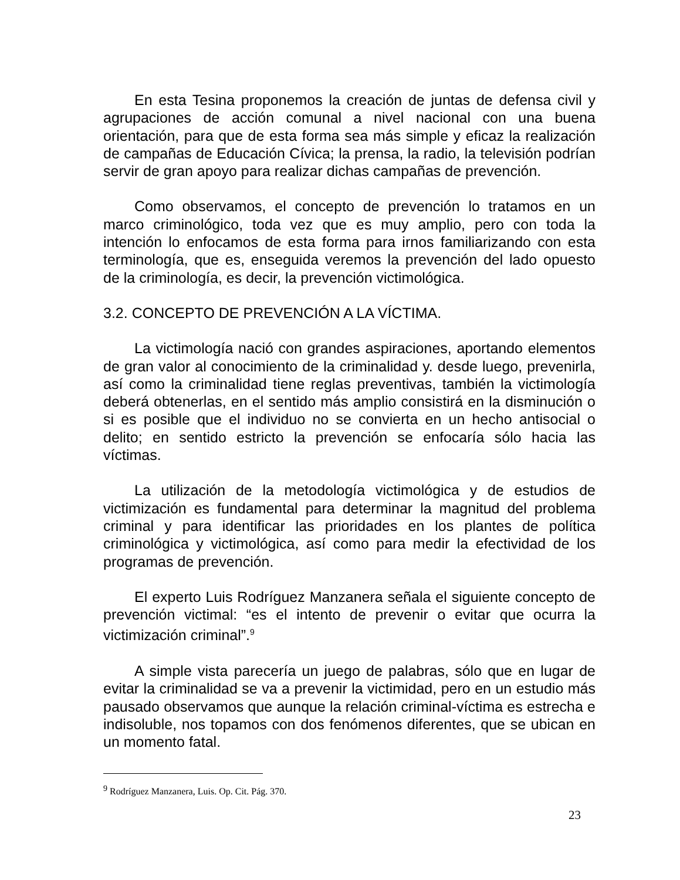En esta Tesina proponemos la creación de juntas de defensa civil y agrupaciones de acción comunal a nivel nacional con una buena orientación, para que de esta forma sea más simple y eficaz la realización de campañas de Educación Cívica; la prensa, la radio, la televisión podrían servir de gran apoyo para realizar dichas campañas de prevención.
Como observamos, el concepto de prevención lo tratamos en un marco criminológico, toda vez que es muy amplio, pero con toda la intención lo enfocamos de esta forma para irnos familiarizando con esta terminología, que es, enseguida veremos la prevención del lado opuesto de la criminología, es decir, la prevención victimológica.
3.2. CONCEPTO DE PREVENCIÓN A LA VÍCTIMA.
La victimología nació con grandes aspiraciones, aportando elementos de gran valor al conocimiento de la criminalidad y. desde luego, prevenirla, así como la criminalidad tiene reglas preventivas, también la victimología deberá obtenerlas, en el sentido más amplio consistirá en la disminución o si es posible que el individuo no se convierta en un hecho antisocial o delito; en sentido estricto la prevención se enfocaría sólo hacia las víctimas.
La utilización de la metodología victimológica y de estudios de victimización es fundamental para determinar la magnitud del problema criminal y para identificar las prioridades en los plantes de política criminológica y victimológica, así como para medir la efectividad de los programas de prevención.
El experto Luis Rodríguez Manzanera señala el siguiente concepto de prevención victimal: “es el intento de prevenir o evitar que ocurra la victimización criminal”.<sup>9</sup>
A simple vista parecería un juego de palabras, sólo que en lugar de evitar la criminalidad se va a prevenir la victimidad, pero en un estudio más pausado observamos que aunque la relación criminal-víctima es estrecha e indisoluble, nos topamos con dos fenómenos diferentes, que se ubican en un momento fatal.
<sup>9</sup> Rodríguez Manzanera, Luis. Op. Cit. Pág. 370.
23